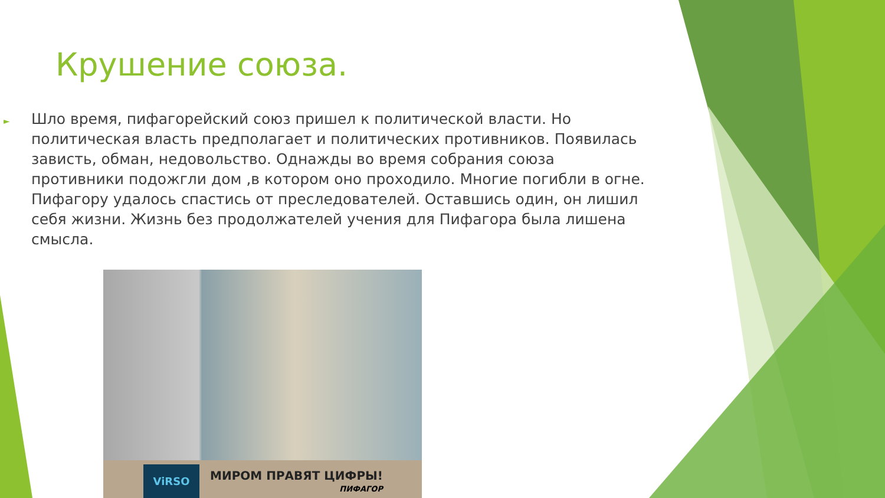Крушение союза.
►
Шло время, пифагорейский союз пришел к политической власти. Но политическая власть предполагает и политических противников. Появилась зависть, обман, недовольство. Однажды во время собрания союза противники подожгли дом ,в котором оно проходило. Многие погибли в огне. Пифагору удалось спастись от преследователей. Оставшись один, он лишил себя жизни. Жизнь без продолжателей учения для Пифагора была лишена смысла.
ViRSO
МИРОМ ПРАВЯТ ЦИФРЫ!
ПИФАГОР